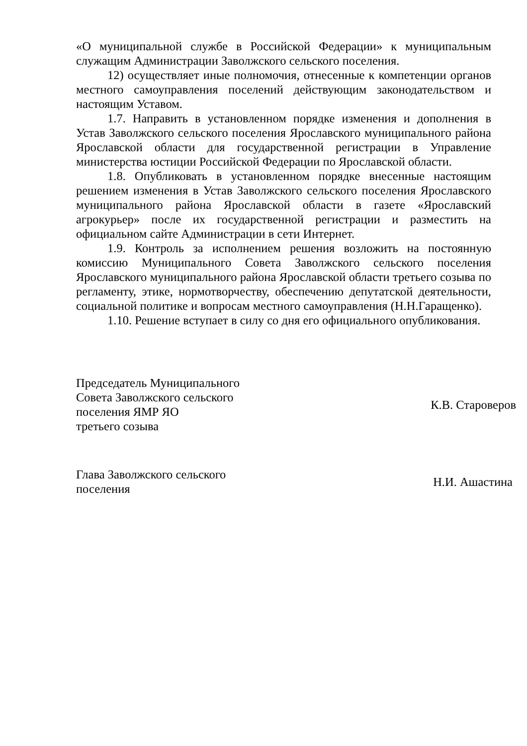«О муниципальной службе в Российской Федерации» к муниципальным служащим Администрации Заволжского сельского поселения.
12) осуществляет иные полномочия, отнесенные к компетенции органов местного самоуправления поселений действующим законодательством и настоящим Уставом.
1.7. Направить в установленном порядке изменения и дополнения в Устав Заволжского сельского поселения Ярославского муниципального района Ярославской области для государственной регистрации в Управление министерства юстиции Российской Федерации по Ярославской области.
1.8. Опубликовать в установленном порядке внесенные настоящим решением изменения в Устав Заволжского сельского поселения Ярославского муниципального района Ярославской области в газете «Ярославский агрокурьер» после их государственной регистрации и разместить на официальном сайте Администрации в сети Интернет.
1.9. Контроль за исполнением решения возложить на постоянную комиссию Муниципального Совета Заволжского сельского поселения Ярославского муниципального района Ярославской области третьего созыва по регламенту, этике, нормотворчеству, обеспечению депутатской деятельности, социальной политике и вопросам местного самоуправления (Н.Н.Гаращенко).
1.10. Решение вступает в силу со дня его официального опубликования.
Председатель Муниципального
Совета Заволжского сельского
поселения ЯМР ЯО
третьего созыва
К.В. Староверов
Глава Заволжского сельского
поселения
Н.И. Ашастина